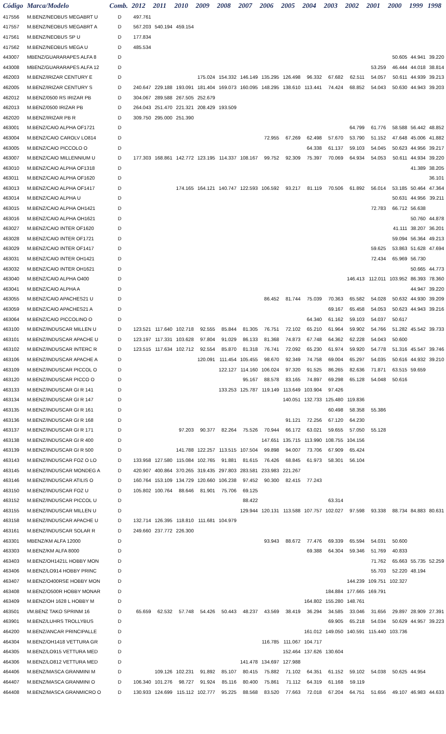| Código | Marca/Modelo | Comb. | 2012 | 2011 | 2010 | 2009 | 2008 | 2007 | 2006 | 2005 | 2004 | 2003 | 2002 | 2001 | 2000 | 1999 | 1998 |
| --- | --- | --- | --- | --- | --- | --- | --- | --- | --- | --- | --- | --- | --- | --- | --- | --- | --- |
| 417556 | M.BENZ/NEOBUS MEGABRT U | D | 497.761 | | | | | | | | | | | | | | |
| 417557 | M.BENZ/NEOBUS MEGABRT A | D | 567.203 | 540.194 | 459.154 | | | | | | | | | | | | |
| 417561 | M.BENZ/NEOBUS SP U | D | 177.834 | | | | | | | | | | | | | | |
| 417562 | M.BENZ/NEOBUS MEGA U | D | 485.534 | | | | | | | | | | | | | | |
| 443007 | MBENZ/GUARARAPES ALFA 8 | D | | | | | | | | | | | | | 50.605 | 44.941 | 39.220 |
| 443008 | MBENZ/GUARARAPES ALFA 12 | D | | | | | | | | | | | | 53.259 | 46.444 | 44.018 | 38.814 |
| 462003 | M.BENZ/IRIZAR CENTURY E | D | | | | 175.024 | 154.332 | 146.149 | 135.295 | 126.498 | 96.332 | 67.682 | 62.511 | 54.057 | 50.611 | 44.939 | 39.213 |
| 462005 | M.BENZ/IRIZAR CENTURY S | D | 240.647 | 229.188 | 193.091 | 181.404 | 169.073 | 160.095 | 148.295 | 138.610 | 113.441 | 74.424 | 68.852 | 54.043 | 50.630 | 44.943 | 39.203 |
| 462012 | M.BENZ/0500 RS IRIZAR PB | D | 304.067 | 289.588 | 267.505 | 252.679 | | | | | | | | | | | |
| 462013 | M.BENZ/0500 IRIZAR PB | D | 264.043 | 251.470 | 221.321 | 208.429 | 193.509 | | | | | | | | | | |
| 462020 | M.BENZ/IRIZAR PB R | D | 309.750 | 295.000 | 251.390 | | | | | | | | | | | | |
| 463001 | M.BENZ/CAIO ALPHA OF1721 | D | | | | | | | | | | | 64.799 | 61.776 | 58.588 | 56.442 | 48.852 |
| 463004 | M.BENZ/CAIO CAROLV LO814 | D | | | | | | | 72.955 | 67.269 | 62.498 | 57.670 | 53.790 | 51.152 | 47.648 | 45.006 | 41.882 |
| 463005 | M.BENZ/CAIO PICCOLO O | D | | | | | | | | | 64.338 | 61.137 | 59.103 | 54.045 | 50.623 | 44.956 | 39.217 |
| 463007 | M.BENZ/CAIO MILLENNIUM U | D | 177.303 | 168.861 | 142.772 | 123.195 | 114.337 | 108.167 | 99.752 | 92.309 | 75.397 | 70.069 | 64.934 | 54.053 | 50.611 | 44.934 | 39.220 |
| 463010 | M.BENZ/CAIO ALPHA OF1318 | D | | | | | | | | | | | | | | 41.389 | 38.205 |
| 463011 | M.BENZ/CAIO ALPHA OF1620 | D | | | | | | | | | | | | | | | 36.101 |
| 463013 | M.BENZ/CAIO ALPHA OF1417 | D | | | 174.165 | 164.121 | 140.747 | 122.593 | 106.592 | 93.217 | 81.119 | 70.506 | 61.892 | 56.014 | 53.185 | 50.464 | 47.364 |
| 463014 | M.BENZ/CAIO ALPHA U | D | | | | | | | | | | | | | 50.631 | 44.956 | 39.211 |
| 463015 | M.BENZ/CAIO ALPHA OH1421 | D | | | | | | | | | | | | 72.783 | 66.712 | 56.638 | |
| 463016 | M.BENZ/CAIO ALPHA OH1621 | D | | | | | | | | | | | | | | 50.760 | 44.878 |
| 463027 | M.BENZ/CAIO INTER OF1620 | D | | | | | | | | | | | | | 41.111 | 38.207 | 36.201 |
| 463028 | M.BENZ/CAIO INTER OF1721 | D | | | | | | | | | | | | | 59.094 | 56.364 | 49.213 |
| 463029 | M.BENZ/CAIO INTER OF1417 | D | | | | | | | | | | | | 59.625 | 53.863 | 51.628 | 47.694 |
| 463031 | M.BENZ/CAIO INTER OH1421 | D | | | | | | | | | | | | 72.434 | 65.969 | 56.730 | |
| 463032 | M.BENZ/CAIO INTER OH1621 | D | | | | | | | | | | | | | | 50.665 | 44.773 |
| 463040 | M.BENZ/CAIO ALPHA O400 | D | | | | | | | | | | | 146.413 | 112.011 | 103.952 | 86.393 | 78.360 |
| 463041 | M.BENZ/CAIO ALPHA A | D | | | | | | | | | | | | | | 44.947 | 39.220 |
| 463055 | M.BENZ/CAIO APACHES21 U | D | | | | | | | 86.452 | 81.744 | 75.039 | 70.363 | 65.582 | 54.028 | 50.632 | 44.930 | 39.209 |
| 463059 | M.BENZ/CAIO APACHES21 A | D | | | | | | | | | | 69.167 | 65.458 | 54.053 | 50.623 | 44.943 | 39.216 |
| 463064 | M.BENZ/CAIO PICCOLINO O | D | | | | | | | | | 64.340 | 61.162 | 59.103 | 54.037 | 50.617 | | |
| 463100 | M.BENZ/INDUSCAR MILLEN U | D | 123.521 | 117.640 | 102.718 | 92.555 | 85.844 | 81.305 | 76.751 | 72.102 | 65.210 | 61.964 | 59.902 | 54.766 | 51.282 | 45.542 | 39.733 |
| 463101 | M.BENZ/INDUSCAR APACHE U | D | 123.197 | 117.331 | 103.628 | 97.804 | 91.029 | 86.133 | 81.368 | 74.873 | 67.748 | 64.362 | 62.228 | 54.043 | 50.600 | | |
| 463102 | M.BENZ/INDUSCAR INTERC R | D | 123.515 | 117.634 | 102.712 | 92.554 | 85.870 | 81.318 | 76.741 | 72.092 | 65.230 | 61.974 | 59.920 | 54.778 | 51.316 | 45.547 | 39.746 |
| 463106 | M.BENZ/INDUSCAR APACHE A | D | | | | 120.091 | 111.454 | 105.455 | 98.670 | 92.349 | 74.758 | 69.004 | 65.297 | 54.035 | 50.616 | 44.932 | 39.210 |
| 463109 | M.BENZ/INDUSCAR PICCOL O | D | | | | | 122.127 | 114.160 | 106.024 | 97.320 | 91.525 | 86.265 | 82.636 | 71.871 | 63.515 | 59.659 | |
| 463120 | M.BENZ/INDUSCAR PICCO O | D | | | | | | 95.167 | 88.578 | 83.165 | 74.897 | 69.298 | 65.128 | 54.048 | 50.616 | | |
| 463133 | M.BENZ/INDUSCAR GI R 141 | D | | | | | 133.253 | 125.787 | 119.149 | 113.649 | 103.904 | 97.426 | | | | | |
| 463134 | M.BENZ/INDUSCAR GI R 147 | D | | | | | | | | 140.051 | 132.733 | 125.480 | 119.836 | | | | |
| 463135 | M.BENZ/INDUSCAR GI R 161 | D | | | | | | | | | | 60.498 | 58.358 | 55.386 | | | |
| 463136 | M.BENZ/INDUSCAR GI R 168 | D | | | | | | | | 91.121 | 72.256 | 67.120 | 64.230 | | | | |
| 463137 | M.BENZ/INDUSCAR GI R 171 | D | | | 97.203 | 90.377 | 82.264 | 75.526 | 70.944 | 66.172 | 63.021 | 59.655 | 57.050 | 55.128 | | | |
| 463138 | M.BENZ/INDUSCAR GI R 400 | D | | | | | | | 147.651 | 135.715 | 113.990 | 108.755 | 104.156 | | | | |
| 463139 | M.BENZ/INDUSCAR GI R 500 | D | | | 141.788 | 122.257 | 113.515 | 107.504 | 99.898 | 94.007 | 73.706 | 67.909 | 65.424 | | | | |
| 463143 | M.BENZ/INDUSCAR FOZ O LO | D | 133.958 | 127.580 | 115.084 | 102.765 | 91.881 | 81.615 | 76.426 | 68.845 | 61.973 | 58.301 | 56.104 | | | | |
| 463145 | M.BENZ/INDUSCAR MONDEG A | D | 420.907 | 400.864 | 370.265 | 319.435 | 297.803 | 283.581 | 233.983 | 221.267 | | | | | | | |
| 463146 | M.BENZ/INDUSCAR ATILIS O | D | 160.764 | 153.109 | 134.729 | 120.660 | 106.238 | 97.452 | 90.300 | 82.415 | 77.243 | | | | | | |
| 463150 | M.BENZ/INDUSCAR FOZ U | D | 105.802 | 100.764 | 88.646 | 81.901 | 75.706 | 69.125 | | | | | | | | | |
| 463152 | M.BENZ/INDUSCAR PICCOL U | D | | | | | | 88.422 | | | | 63.314 | | | | | |
| 463155 | M.BENZ/INDUSCAR MILLEN U | D | | | | | | 129.944 | 120.131 | 113.588 | 107.757 | 102.027 | 97.598 | 93.338 | 88.734 | 84.883 | 80.631 |
| 463158 | M.BENZ/INDUSCAR APACHE U | D | 132.714 | 126.395 | 118.810 | 111.681 | 104.979 | | | | | | | | | | |
| 463161 | M.BENZ/INDUSCAR SOLAR R | D | 249.660 | 237.772 | 226.300 | | | | | | | | | | | | |
| 463301 | MBENZ/KM ALFA 12000 | D | | | | | | | 93.943 | 88.672 | 77.476 | 69.339 | 65.594 | 54.031 | 50.600 | | |
| 463303 | M.BENZ/KM ALFA 8000 | D | | | | | | | | | 69.388 | 64.304 | 59.346 | 51.769 | 40.833 | | |
| 463403 | M.BENZ/OH1421L HOBBY MON | D | | | | | | | | | | | | 71.762 | 65.663 | 55.735 | 52.259 |
| 463406 | M.BENZ/LO914 HOBBY PRINC | D | | | | | | | | | | | | 55.703 | 52.220 | 48.194 | |
| 463407 | M.BENZ/O400RSE HOBBY MON | D | | | | | | | | | | | 144.239 | 109.751 | 102.327 | | |
| 463408 | M.BENZ/O500R HOBBY MONAR | D | | | | | | | | | | 184.884 | 177.665 | 169.791 | | | |
| 463409 | M.BENZ/OH 1628 L HOBBY M | D | | | | | | | | | 164.802 | 155.280 | 148.761 | | | | |
| 463501 | I/M.BENZ TAKO SPRINM 16 | D | 65.659 | 62.532 | 57.748 | 54.426 | 50.443 | 48.237 | 43.569 | 38.419 | 36.294 | 34.585 | 33.046 | 31.656 | 29.897 | 28.909 | 27.391 |
| 463901 | M.BENZ/LUHRS TROLLYBUS | D | | | | | | | | | | 69.905 | 65.218 | 54.034 | 50.629 | 44.957 | 39.223 |
| 464200 | M.BENZ/ANCAR PRINCIPALLE | D | | | | | | | | | 161.012 | 149.050 | 140.591 | 115.440 | 103.736 | | |
| 464304 | M.BENZ/OH1418 VETTURA GR | D | | | | | | | 116.785 | 111.067 | 104.717 | | | | | | |
| 464305 | M.BENZ/LO915 VETTURA MED | D | | | | | | | | 152.464 | 137.626 | 130.604 | | | | | |
| 464306 | M.BENZ/LO812 VETTURA MED | D | | | | | | 141.478 | 134.697 | 127.988 | | | | | | | |
| 464406 | M.BENZ/MASCA GRANMINI M | D | | 109.126 | 102.231 | 91.892 | 85.107 | 80.415 | 75.882 | 71.102 | 64.351 | 61.152 | 59.102 | 54.038 | 50.625 | 44.954 | |
| 464407 | M.BENZ/MASCA GRANMINI O | D | 106.340 | 101.276 | 98.727 | 91.924 | 85.116 | 80.400 | 75.861 | 71.112 | 64.319 | 61.168 | 59.119 | | | | |
| 464408 | M.BENZ/MASCA GRANMICRO O | D | 130.933 | 124.699 | 115.112 | 102.777 | 95.225 | 88.568 | 83.520 | 77.663 | 72.018 | 67.204 | 64.751 | 51.656 | 49.107 | 46.983 | 44.633 |